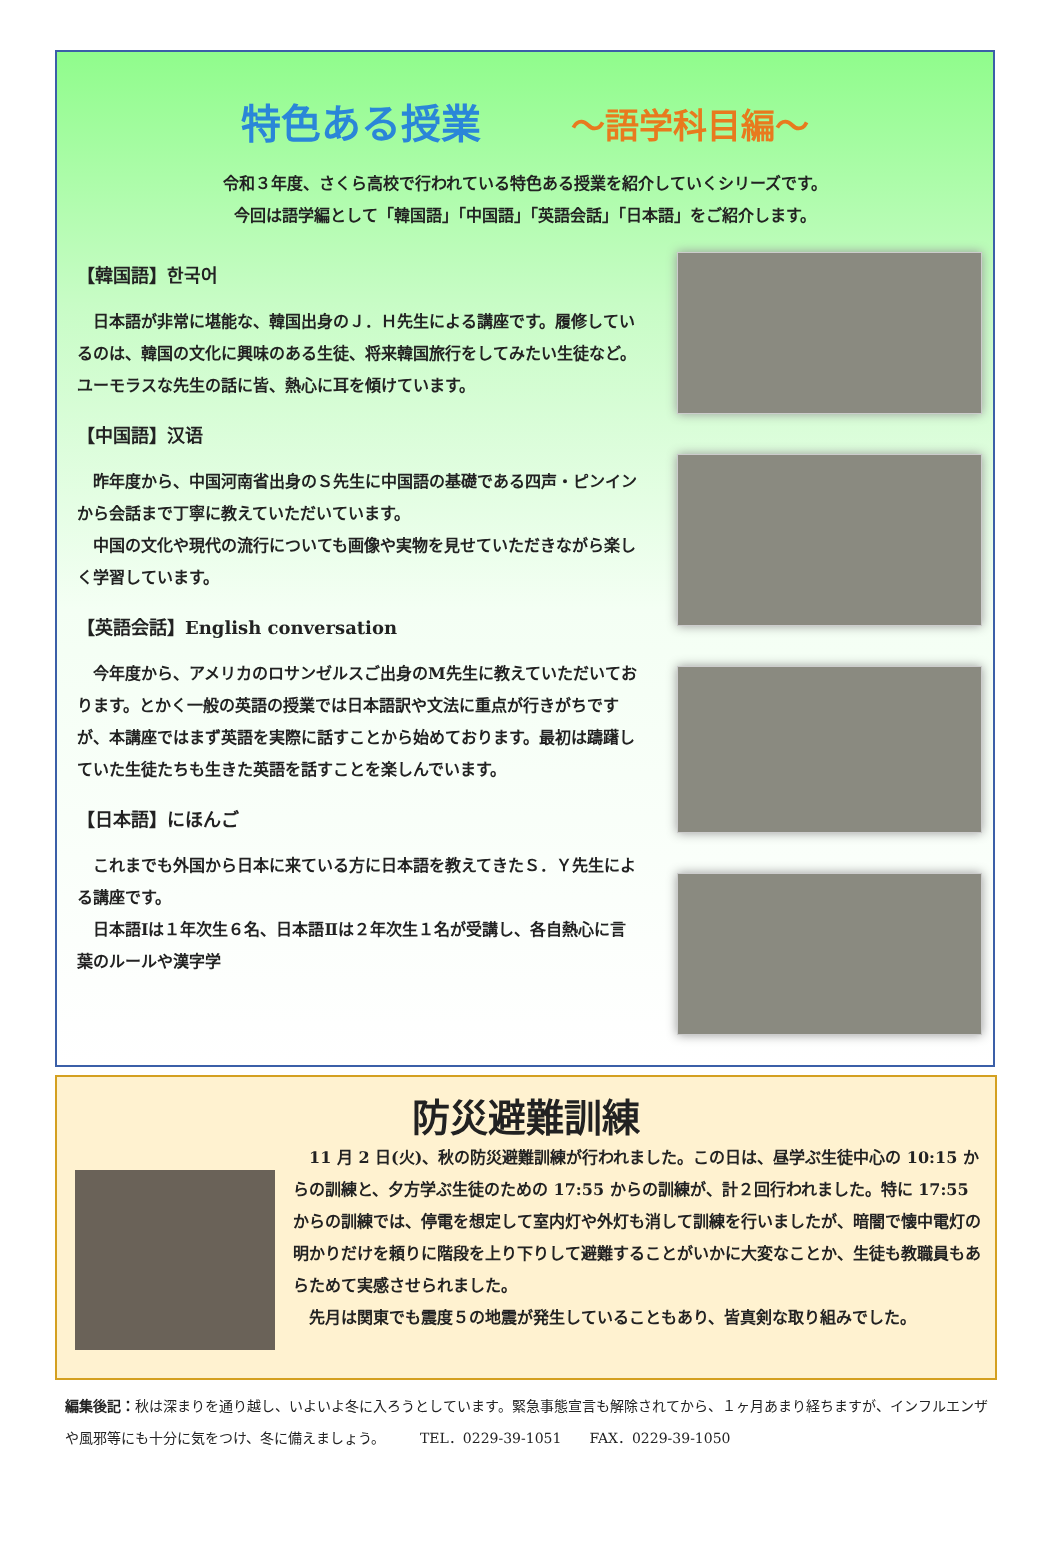特色ある授業 ～語学科目編～
令和３年度、さくら高校で行われている特色ある授業を紹介していくシリーズです。
今回は語学編として「韓国語」「中国語」「英語会話」「日本語」をご紹介します。
【韓国語】한국어
　日本語が非常に堪能な、韓国出身のＪ．Ｈ先生による講座です。履修しているのは、韓国の文化に興味のある生徒、将来韓国旅行をしてみたい生徒など。
ユーモラスな先生の話に皆、熱心に耳を傾けています。
【中国語】汉语
　昨年度から、中国河南省出身のＳ先生に中国語の基礎である四声・ピンインから会話まで丁寧に教えていただいています。
　中国の文化や現代の流行についても画像や実物を見せていただきながら楽しく学習しています。
【英語会話】English conversation
　今年度から、アメリカのロサンゼルスご出身のM先生に教えていただいております。とかく一般の英語の授業では日本語訳や文法に重点が行きがちですが、本講座ではまず英語を実際に話すことから始めております。最初は躊躇していた生徒たちも生きた英語を話すことを楽しんでいます。
【日本語】にほんご
　これまでも外国から日本に来ている方に日本語を教えてきたＳ．Ｙ先生による講座です。
　日本語Ⅰは１年次生６名、日本語Ⅱは２年次生１名が受講し、各自熱心に言葉のルールや漢字学
防災避難訓練
　11 月 2 日(火)、秋の防災避難訓練が行われました。この日は、昼学ぶ生徒中心の 10:15 からの訓練と、夕方学ぶ生徒のための 17:55 からの訓練が、計２回行われました。特に 17:55 からの訓練では、停電を想定して室内灯や外灯も消して訓練を行いましたが、暗闇で懐中電灯の明かりだけを頼りに階段を上り下りして避難することがいかに大変なことか、生徒も教職員もあらためて実感させられました。
　先月は関東でも震度５の地震が発生していることもあり、皆真剣な取り組みでした。
編集後記：秋は深まりを通り越し、いよいよ冬に入ろうとしています。緊急事態宣言も解除されてから、１ヶ月あまり経ちますが、インフルエンザや風邪等にも十分に気をつけ、冬に備えましょう。　　　TEL．0229-39-1051　　FAX．0229-39-1050